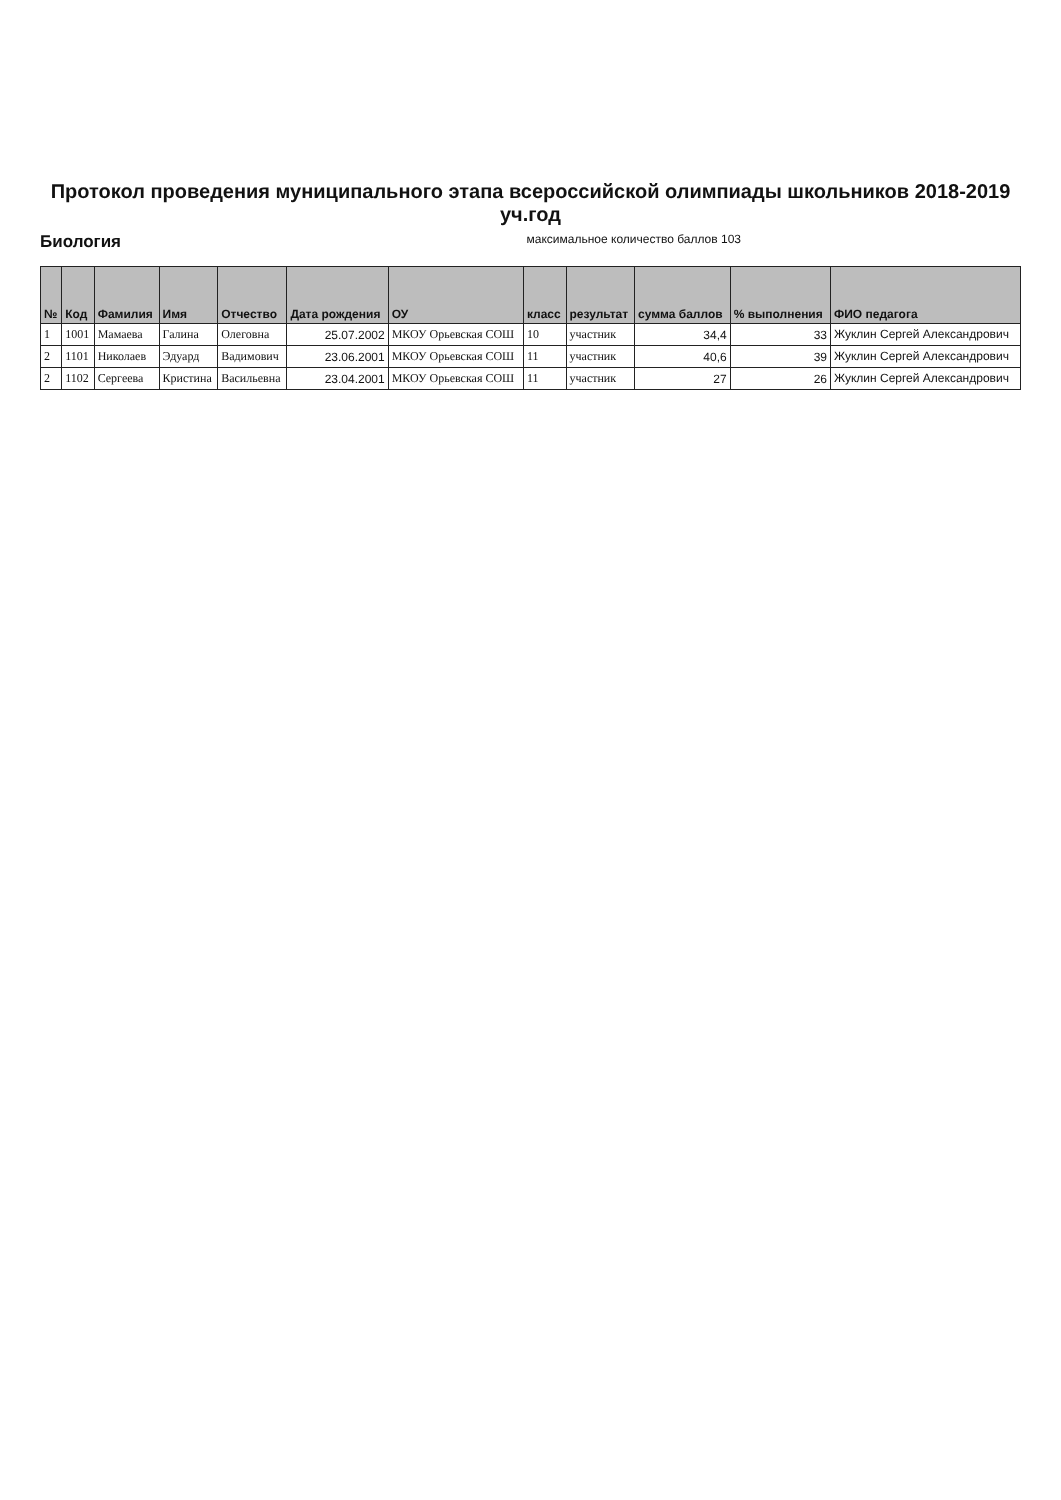Протокол проведения муниципального этапа всероссийской олимпиады школьников 2018-2019 уч.год
Биология максимальное количество баллов 103
| № | Код | Фамилия | Имя | Отчество | Дата рождения | ОУ | класс | результат | сумма баллов | % выполнения | ФИО педагога |
| --- | --- | --- | --- | --- | --- | --- | --- | --- | --- | --- | --- |
| 1 | 1001 | Мамаева | Галина | Олеговна | 25.07.2002 | МКОУ Орьевская СОШ | 10 | участник | 34,4 | 33 | Жуклин Сергей Александрович |
| 2 | 1101 | Николаев | Эдуард | Вадимович | 23.06.2001 | МКОУ Орьевская СОШ | 11 | участник | 40,6 | 39 | Жуклин Сергей Александрович |
| 2 | 1102 | Сергеева | Кристина | Васильевна | 23.04.2001 | МКОУ Орьевская СОШ | 11 | участник | 27 | 26 | Жуклин Сергей Александрович |